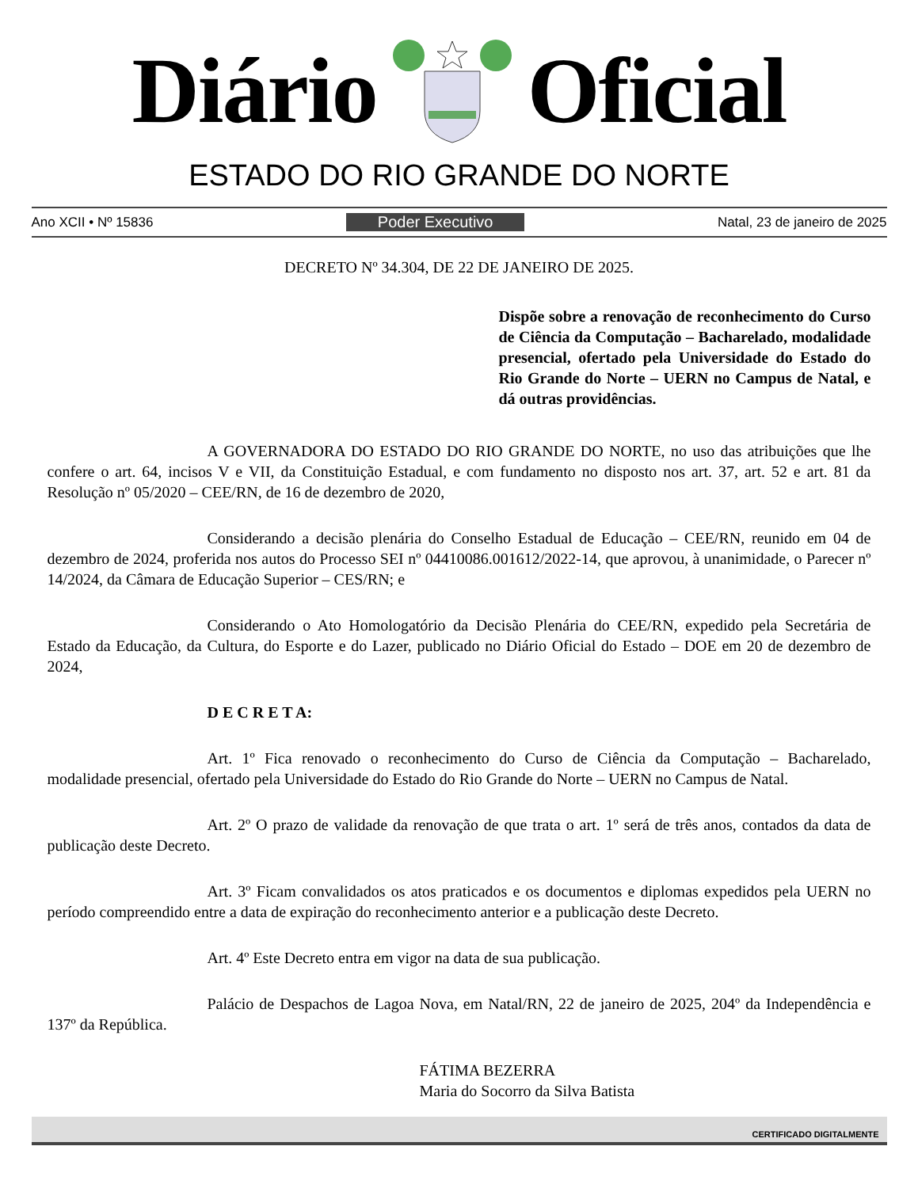Diário Oficial
ESTADO DO RIO GRANDE DO NORTE
Ano XCII • Nº 15836 Poder Executivo Natal, 23 de janeiro de 2025
DECRETO Nº 34.304, DE 22 DE JANEIRO DE 2025.
Dispõe sobre a renovação de reconhecimento do Curso de Ciência da Computação – Bacharelado, modalidade presencial, ofertado pela Universidade do Estado do Rio Grande do Norte – UERN no Campus de Natal, e dá outras providências.
A GOVERNADORA DO ESTADO DO RIO GRANDE DO NORTE, no uso das atribuições que lhe confere o art. 64, incisos V e VII, da Constituição Estadual, e com fundamento no disposto nos art. 37, art. 52 e art. 81 da Resolução nº 05/2020 – CEE/RN, de 16 de dezembro de 2020,
Considerando a decisão plenária do Conselho Estadual de Educação – CEE/RN, reunido em 04 de dezembro de 2024, proferida nos autos do Processo SEI nº 04410086.001612/2022-14, que aprovou, à unanimidade, o Parecer nº 14/2024, da Câmara de Educação Superior – CES/RN; e
Considerando o Ato Homologatório da Decisão Plenária do CEE/RN, expedido pela Secretária de Estado da Educação, da Cultura, do Esporte e do Lazer, publicado no Diário Oficial do Estado – DOE em 20 de dezembro de 2024,
D E C R E T A:
Art. 1º Fica renovado o reconhecimento do Curso de Ciência da Computação – Bacharelado, modalidade presencial, ofertado pela Universidade do Estado do Rio Grande do Norte – UERN no Campus de Natal.
Art. 2º O prazo de validade da renovação de que trata o art. 1º será de três anos, contados da data de publicação deste Decreto.
Art. 3º Ficam convalidados os atos praticados e os documentos e diplomas expedidos pela UERN no período compreendido entre a data de expiração do reconhecimento anterior e a publicação deste Decreto.
Art. 4º Este Decreto entra em vigor na data de sua publicação.
Palácio de Despachos de Lagoa Nova, em Natal/RN, 22 de janeiro de 2025, 204º da Independência e 137º da República.
FÁTIMA BEZERRA
Maria do Socorro da Silva Batista
CERTIFICADO DIGITALMENTE